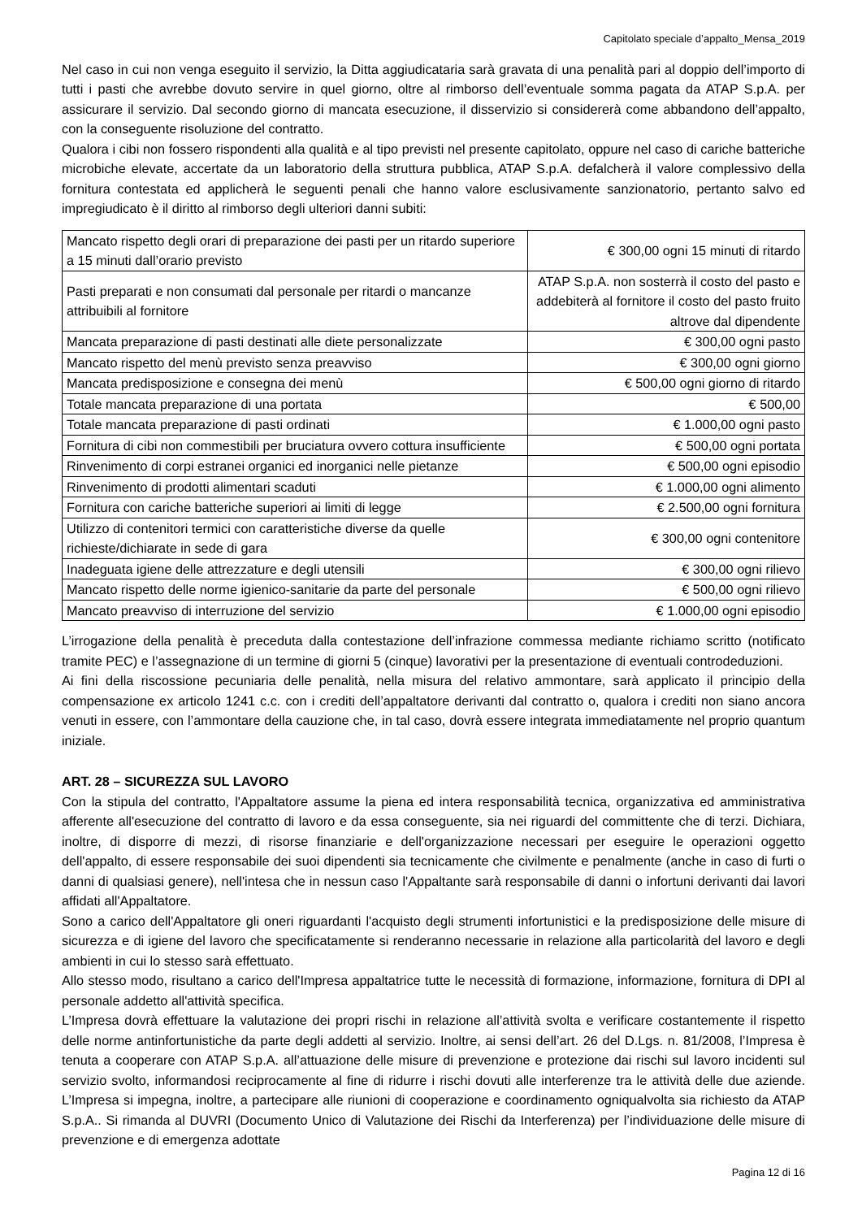Capitolato speciale d’appalto_Mensa_2019
Nel caso in cui non venga eseguito il servizio, la Ditta aggiudicataria sarà gravata di una penalità pari al doppio dell’importo di tutti i pasti che avrebbe dovuto servire in quel giorno, oltre al rimborso dell’eventuale somma pagata da ATAP S.p.A. per assicurare il servizio. Dal secondo giorno di mancata esecuzione, il disservizio si considererà come abbandono dell’appalto, con la conseguente risoluzione del contratto.
Qualora i cibi non fossero rispondenti alla qualità e al tipo previsti nel presente capitolato, oppure nel caso di cariche batteriche microbiche elevate, accertate da un laboratorio della struttura pubblica, ATAP S.p.A. defalcherà il valore complessivo della fornitura contestata ed applicherà le seguenti penali che hanno valore esclusivamente sanzionatorio, pertanto salvo ed impregiudicato è il diritto al rimborso degli ulteriori danni subiti:
| Mancato rispetto degli orari di preparazione dei pasti per un ritardo superiore a 15 minuti dall’orario previsto | € 300,00 ogni 15 minuti di ritardo |
| Pasti preparati e non consumati dal personale per ritardi o mancanze attribuibili al fornitore | ATAP S.p.A. non sosterrà il costo del pasto e addebiterà al fornitore il costo del pasto fruito altrove dal dipendente |
| Mancata preparazione di pasti destinati alle diete personalizzate | € 300,00 ogni pasto |
| Mancato rispetto del menù previsto senza preavviso | € 300,00 ogni giorno |
| Mancata predisposizione e consegna dei menù | € 500,00 ogni giorno di ritardo |
| Totale mancata preparazione di una portata | € 500,00 |
| Totale mancata preparazione di pasti ordinati | € 1.000,00 ogni pasto |
| Fornitura di cibi non commestibili per bruciatura ovvero cottura insufficiente | € 500,00 ogni portata |
| Rinvenimento di corpi estranei organici ed inorganici nelle pietanze | € 500,00 ogni episodio |
| Rinvenimento di prodotti alimentari scaduti | € 1.000,00 ogni alimento |
| Fornitura con cariche batteriche superiori ai limiti di legge | € 2.500,00 ogni fornitura |
| Utilizzo di contenitori termici con caratteristiche diverse da quelle richieste/dichiarate in sede di gara | € 300,00 ogni contenitore |
| Inadeguata igiene delle attrezzature e degli utensili | € 300,00 ogni rilievo |
| Mancato rispetto delle norme igienico-sanitarie da parte del personale | € 500,00 ogni rilievo |
| Mancato preavviso di interruzione del servizio | € 1.000,00 ogni episodio |
L’irrogazione della penalità è preceduta dalla contestazione dell’infrazione commessa mediante richiamo scritto (notificato tramite PEC) e l’assegnazione di un termine di giorni 5 (cinque) lavorativi per la presentazione di eventuali controdeduzioni.
Ai fini della riscossione pecuniaria delle penalità, nella misura del relativo ammontare, sarà applicato il principio della compensazione ex articolo 1241 c.c. con i crediti dell’appaltatore derivanti dal contratto o, qualora i crediti non siano ancora venuti in essere, con l’ammontare della cauzione che, in tal caso, dovrà essere integrata immediatamente nel proprio quantum iniziale.
ART. 28 – SICUREZZA SUL LAVORO
Con la stipula del contratto, l'Appaltatore assume la piena ed intera responsabilità tecnica, organizzativa ed amministrativa afferente all'esecuzione del contratto di lavoro e da essa conseguente, sia nei riguardi del committente che di terzi. Dichiara, inoltre, di disporre di mezzi, di risorse finanziarie e dell'organizzazione necessari per eseguire le operazioni oggetto dell'appalto, di essere responsabile dei suoi dipendenti sia tecnicamente che civilmente e penalmente (anche in caso di furti o danni di qualsiasi genere), nell'intesa che in nessun caso l'Appaltante sarà responsabile di danni o infortuni derivanti dai lavori affidati all'Appaltatore.
Sono a carico dell'Appaltatore gli oneri riguardanti l'acquisto degli strumenti infortunistici e la predisposizione delle misure di sicurezza e di igiene del lavoro che specificatamente si renderanno necessarie in relazione alla particolarità del lavoro e degli ambienti in cui lo stesso sarà effettuato.
Allo stesso modo, risultano a carico dell'Impresa appaltatrice tutte le necessità di formazione, informazione, fornitura di DPI al personale addetto all'attività specifica.
L’Impresa dovrà effettuare la valutazione dei propri rischi in relazione all’attività svolta e verificare costantemente il rispetto delle norme antinfortunistiche da parte degli addetti al servizio. Inoltre, ai sensi dell’art. 26 del D.Lgs. n. 81/2008, l’Impresa è tenuta a cooperare con ATAP S.p.A. all’attuazione delle misure di prevenzione e protezione dai rischi sul lavoro incidenti sul servizio svolto, informandosi reciprocamente al fine di ridurre i rischi dovuti alle interferenze tra le attività delle due aziende. L’Impresa si impegna, inoltre, a partecipare alle riunioni di cooperazione e coordinamento ogniqualvolta sia richiesto da ATAP S.p.A.. Si rimanda al DUVRI (Documento Unico di Valutazione dei Rischi da Interferenza) per l’individuazione delle misure di prevenzione e di emergenza adottate
Pagina 12 di 16